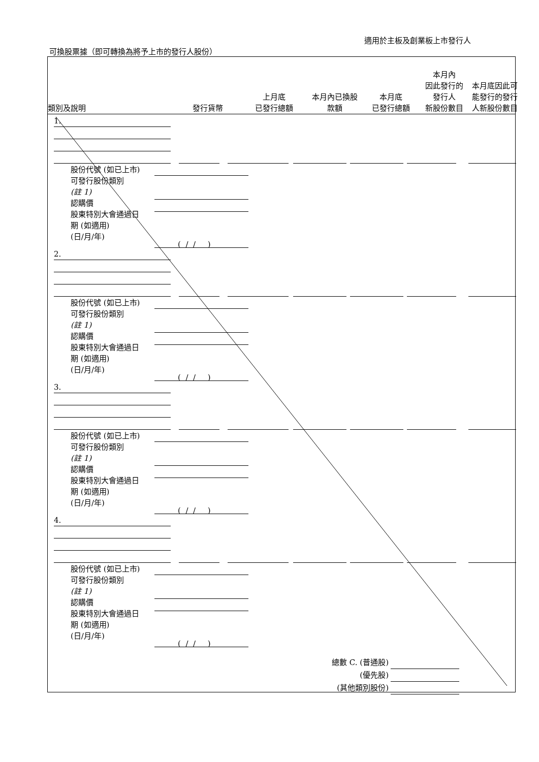適用於主板及創業板上市發行人
可換股票據（即可轉換為將予上市的發行人股份）
類別及說明
發行貨幣
上月底
已發行總額
本月內已換股
款額
本月底
已發行總額
本月內
因此發行的
發行人
新股份數目
本月底因此可
能發行的發行
人新股份數目
1.
股份代號 (如已上市)
可發行股份類別
(註 1)
認購價
股東特別大會通過日
期 (如適用)
(日/月/年)
( / / )
2.
股份代號 (如已上市)
可發行股份類別
(註 1)
認購價
股東特別大會通過日
期 (如適用)
(日/月/年)
( / / )
3.
股份代號 (如已上市)
可發行股份類別
(註 1)
認購價
股東特別大會通過日
期 (如適用)
(日/月/年)
( / / )
4.
股份代號 (如已上市)
可發行股份類別
(註 1)
認購價
股東特別大會通過日
期 (如適用)
(日/月/年)
( / / )
總數 C. (普通股)
(優先股)
(其他類別股份)